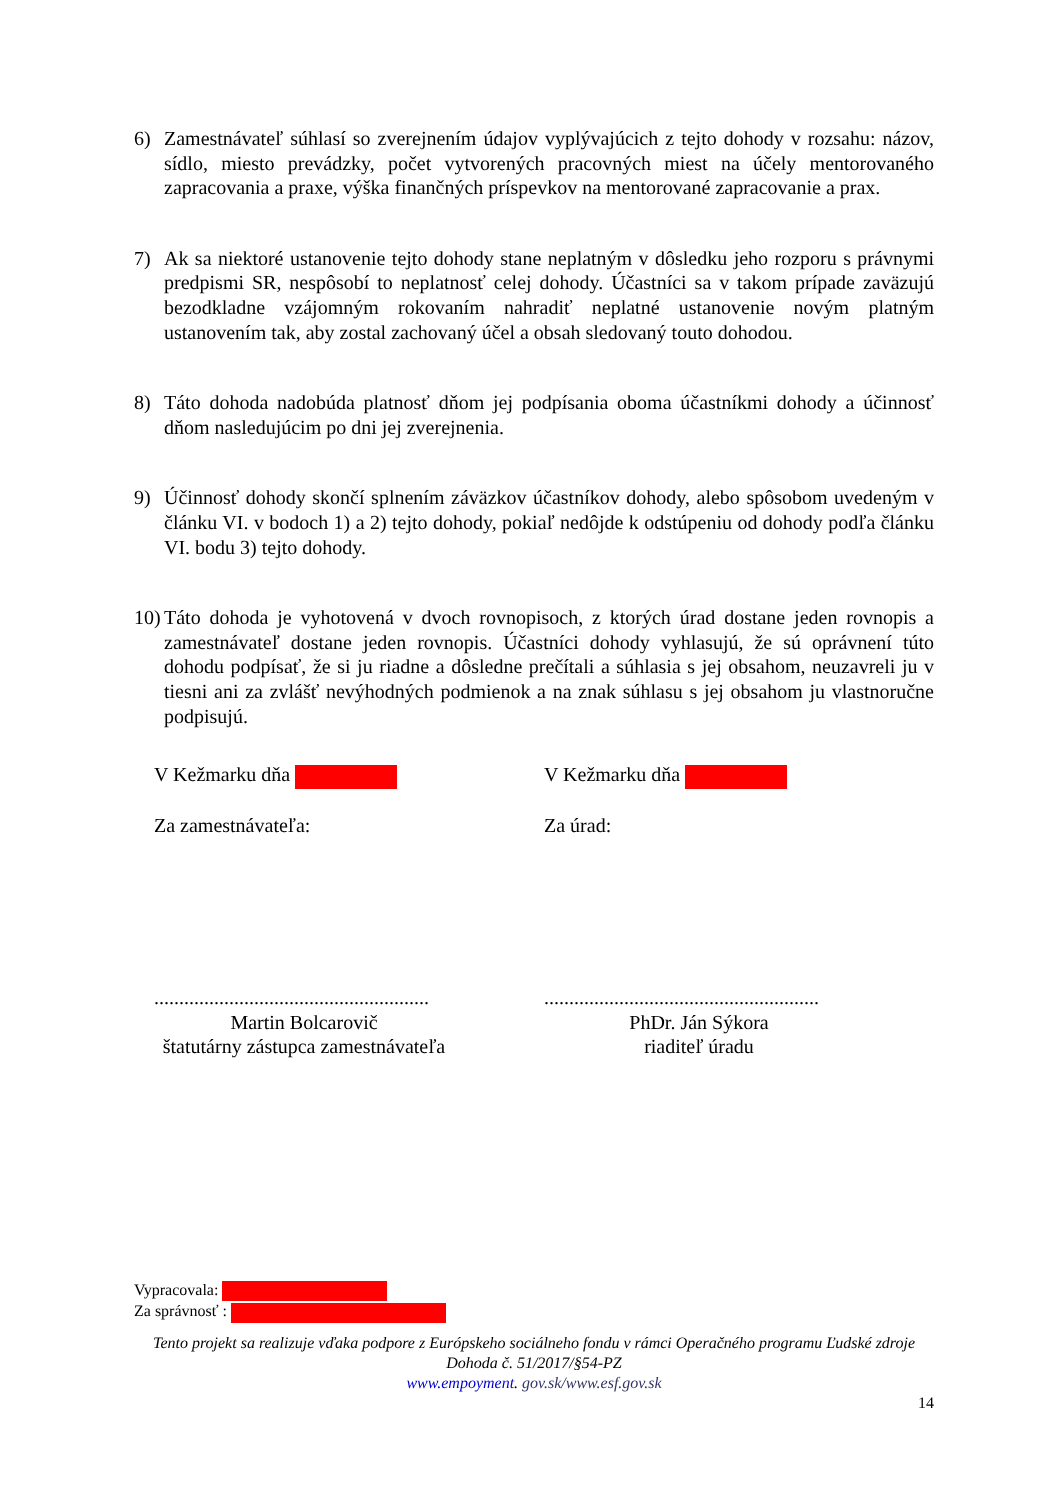6) Zamestnávateľ súhlasí so zverejnením údajov vyplývajúcich z tejto dohody v rozsahu: názov, sídlo, miesto prevádzky, počet vytvorených pracovných miest na účely mentorovaného zapracovania a praxe, výška finančných príspevkov na mentorované zapracovanie a prax.
7) Ak sa niektoré ustanovenie tejto dohody stane neplatným v dôsledku jeho rozporu s právnymi predpismi SR, nespôsobí to neplatnosť celej dohody. Účastníci sa v takom prípade zaväzujú bezodkladne vzájomným rokovaním nahradiť neplatné ustanovenie novým platným ustanovením tak, aby zostal zachovaný účel a obsah sledovaný touto dohodou.
8) Táto dohoda nadobúda platnosť dňom jej podpísania oboma účastníkmi dohody a účinnosť dňom nasledujúcim po dni jej zverejnenia.
9) Účinnosť dohody skončí splnením záväzkov účastníkov dohody, alebo spôsobom uvedeným v článku VI. v bodoch 1) a 2) tejto dohody, pokiaľ nedôjde k odstúpeniu od dohody podľa článku VI. bodu 3) tejto dohody.
10) Táto dohoda je vyhotovená v dvoch rovnopisoch, z ktorých úrad dostane jeden rovnopis a zamestnávateľ dostane jeden rovnopis. Účastníci dohody vyhlasujú, že sú oprávnení túto dohodu podpísať, že si ju riadne a dôsledne prečítali a súhlasia s jej obsahom, neuzavreli ju v tiesni ani za zvlášť nevýhodných podmienok a na znak súhlasu s jej obsahom ju vlastnoručne podpisujú.
V Kežmarku dňa
Za zamestnávateľa:
.......................................................
Martin Bolcarovič
štatutárny zástupca zamestnávateľa
V Kežmarku dňa
Za úrad:
.......................................................
PhDr. Ján Sýkora
riaditeľ úradu
Vypracovala:
Za správnosť :
Tento projekt sa realizuje vďaka podpore z Európskeho sociálneho fondu v rámci Operačného programu Ľudské zdroje
Dohoda č. 51/2017/§54-PZ
www.empoyment. gov.sk/www.esf.gov.sk
14